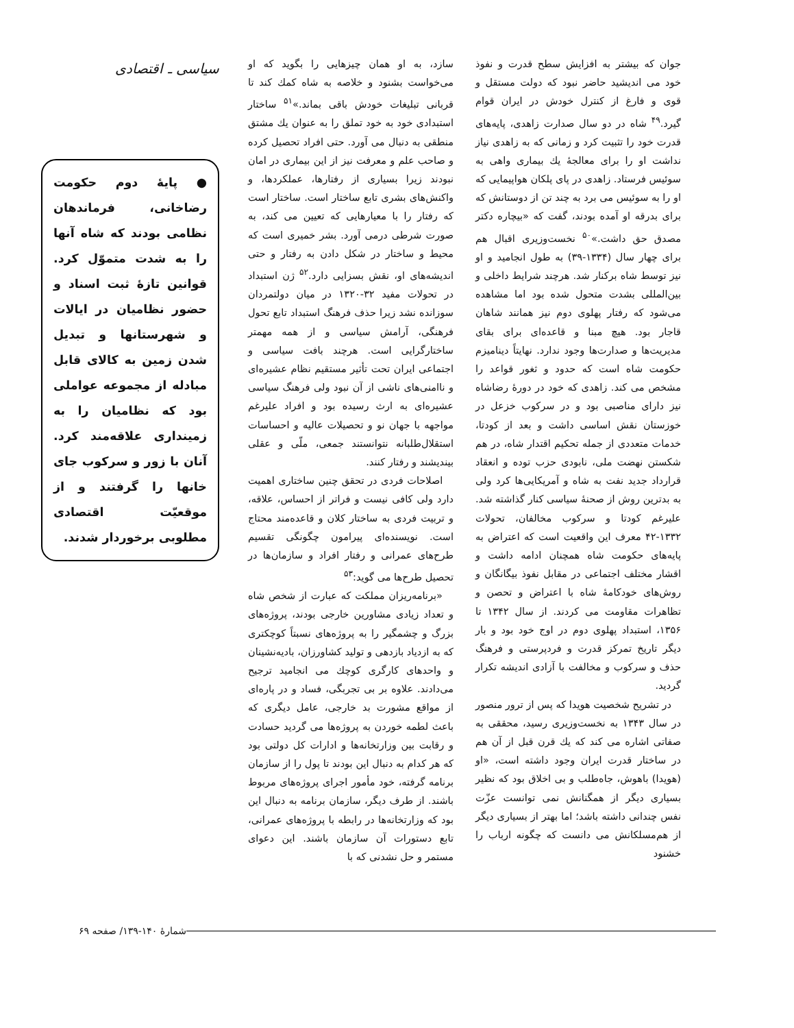جوان که بیشتر به افزایش سطح قدرت و نفوذ خود می اندیشید حاضر نبود که دولت مستقل و قوی و فارغ از کنترل خودش در ایران قوام گیرد.<sup>۴۹</sup> شاه در دو سال صدارت زاهدی، پایه‌های قدرت خود را تثبیت کرد و زمانی که به زاهدی نیاز نداشت او را برای معالجهٔ یك بیماری واهی به سوئیس فرستاد. زاهدی در پای پلکان هواپیمایی که او را به سوئیس می برد به چند تن از دوستانش که برای بدرقه او آمده بودند، گفت که «بیچاره دکتر مصدق حق داشت.»<sup>۵۰</sup> نخست‌وزیری اقبال هم برای چهار سال (۱۳۳۴-۳۹) به طول انجامید و او نیز توسط شاه برکنار شد. هرچند شرایط داخلی و بین‌المللی بشدت متحول شده بود اما مشاهده می‌شود که رفتار پهلوی دوم نیز همانند شاهان قاجار بود. هیچ مبنا و قاعده‌ای برای بقای مدیریت‌ها و صدارت‌ها وجود ندارد. نهایتاً دینامیزم حکومت شاه است که حدود و ثغور قواعد را مشخص می کند. زاهدی که خود در دورهٔ رضاشاه نیز دارای مناصبی بود و در سرکوب خزعل در خوزستان نقش اساسی داشت و بعد از کودتا، خدمات متعددی از جمله تحکیم اقتدار شاه، در هم شکستن نهضت ملی، نابودی حزب توده و انعقاد قرارداد جدید نفت به شاه و آمریکایی‌ها کرد ولی به بدترین روش از صحنهٔ سیاسی کنار گذاشته شد. علیرغم کودتا و سرکوب مخالفان، تحولات ۱۳۳۲-۴۲ معرف این واقعیت است که اعتراض به پایه‌های حکومت شاه همچنان ادامه داشت و اقشار مختلف اجتماعی در مقابل نفوذ بیگانگان و روش‌های خودکامهٔ شاه با اعتراض و تحصن و تظاهرات مقاومت می کردند. از سال ۱۳۴۲ تا ۱۳۵۶، استبداد پهلوی دوم در اوج خود بود و بار دیگر تاریخ تمرکز قدرت و فردپرستی و فرهنگ حذف و سرکوب و مخالفت با آزادی اندیشه تکرار گردید.
در تشریح شخصیت هویدا که پس از ترور منصور در سال ۱۳۴۳ به نخست‌وزیری رسید، محققی به صفاتی اشاره می کند که یك قرن قبل از آن هم در ساختار قدرت ایران وجود داشته است، «او (هویدا) باهوش، جاه‌طلب و بی اخلاق بود که نظیر بسیاری دیگر از همگنانش نمی توانست عزّت نفس چندانی داشته باشد؛ اما بهتر از بسیاری دیگر از هم‌مسلکانش می دانست که چگونه ارباب را خشنود
سازد، به او همان چیزهایی را بگوید که او می‌خواست بشنود و خلاصه به شاه کمك کند تا قربانی تبلیغات خودش باقی بماند.»<sup>۵۱</sup> ساختار استبدادی خود به خود تملق را به عنوان یك مشتق منطقی به دنبال می آورد. حتی افراد تحصیل کرده و صاحب علم و معرفت نیز از این بیماری در امان نبودند زیرا بسیاری از رفتارها، عملکردها، و واکنش‌های بشری تابع ساختار است. ساختار است که رفتار را با معیارهایی که تعیین می کند، به صورت شرطی درمی آورد. بشر خمیری است که محیط و ساختار در شکل دادن به رفتار و حتی اندیشه‌های او، نقش بسزایی دارد.<sup>۵۲</sup> ژن استبداد در تحولات مفید ۳۲-۱۳۲۰ در میان دولتمردان سوزانده نشد زیرا حذف فرهنگ استبداد تابع تحول فرهنگی، آرامش سیاسی و از همه مهمتر ساختارگرایی است. هرچند بافت سیاسی و اجتماعی ایران تحت تأثیر مستقیم نظام عشیره‌ای و ناامنی‌های ناشی از آن نبود ولی فرهنگ سیاسی عشیره‌ای به ارث رسیده بود و افراد علیرغم مواجهه با جهان نو و تحصیلات عالیه و احساسات استقلال‌طلبانه نتوانستند جمعی، ملّی و عقلی بیندیشند و رفتار کنند.
اصلاحات فردی در تحقق چنین ساختاری اهمیت دارد ولی کافی نیست و فراتر از احساس، علاقه، و تربیت فردی به ساختار کلان و قاعده‌مند محتاج است. نویسنده‌ای پیرامون چگونگی تقسیم طرح‌های عمرانی و رفتار افراد و سازمان‌ها در تحصیل طرح‌ها می گوید:<sup>۵۳</sup>
«برنامه‌ریزان مملکت که عبارت از شخص شاه و تعداد زیادی مشاورین خارجی بودند، پروژه‌های بزرگ و چشمگیر را به پروژه‌های نسبتاً کوچکتری که به ازدیاد بازدهی و تولید کشاورزان، بادیه‌نشینان و واحدهای کارگری کوچك می انجامید ترجیح می‌دادند. علاوه بر بی تجربگی، فساد و در پاره‌ای از مواقع مشورت بد خارجی، عامل دیگری که باعث لطمه خوردن به پروژه‌ها می گردید حسادت و رقابت بین وزارتخانه‌ها و ادارات کل دولتی بود که هر کدام به دنبال این بودند تا پول را از سازمان برنامه گرفته، خود مأمور اجرای پروژه‌های مربوط باشند. از طرف دیگر، سازمان برنامه به دنبال این بود که وزارتخانه‌ها در رابطه با پروژه‌های عمرانی، تابع دستورات آن سازمان باشند. این دعوای مستمر و حل نشدنی که با
سیاسی ـ اقتصادی
● پایهٔ دوم حکومت رضاخانی، فرماندهان نظامی بودند که شاه آنها را به شدت متموّل کرد. قوانین تازهٔ ثبت اسناد و حضور نظامیان در ایالات و شهرستانها و تبدیل شدن زمین به کالای قابل مبادله از مجموعه عواملی بود که نظامیان را به زمینداری علاقه‌مند کرد. آنان با زور و سرکوب جای خانها را گرفتند و از موقعیّت اقتصادی مطلوبی برخوردار شدند.
شمارهٔ ۱۴۰-۱۳۹/ صفحه ۶۹